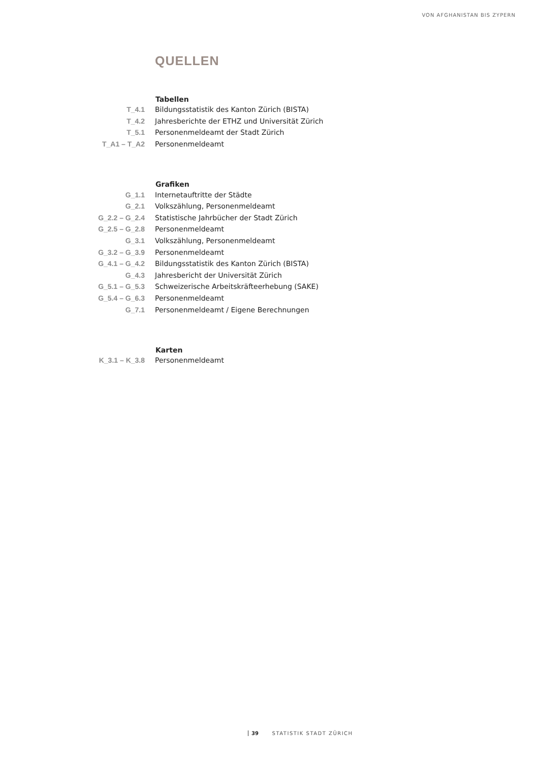VON AFGHANISTAN BIS ZYPERN
QUELLEN
| | Tabellen |
| T_4.1 | Bildungsstatistik des Kanton Zürich (BISTA) |
| T_4.2 | Jahresberichte der ETHZ und Universität Zürich |
| T_5.1 | Personenmeldeamt der Stadt Zürich |
| T_A1 – T_A2 | Personenmeldeamt |
| | Grafiken |
| G_1.1 | Internetauftritte der Städte |
| G_2.1 | Volkszählung, Personenmeldeamt |
| G_2.2 – G_2.4 | Statistische Jahrbücher der Stadt Zürich |
| G_2.5 – G_2.8 | Personenmeldeamt |
| G_3.1 | Volkszählung, Personenmeldeamt |
| G_3.2 – G_3.9 | Personenmeldeamt |
| G_4.1 – G_4.2 | Bildungsstatistik des Kanton Zürich (BISTA) |
| G_4.3 | Jahresbericht der Universität Zürich |
| G_5.1 – G_5.3 | Schweizerische Arbeitskräfteerhebung (SAKE) |
| G_5.4 – G_6.3 | Personenmeldeamt |
| G_7.1 | Personenmeldeamt / Eigene Berechnungen |
| | Karten |
| K_3.1 – K_3.8 | Personenmeldeamt |
39 STATISTIK STADT ZÜRICH